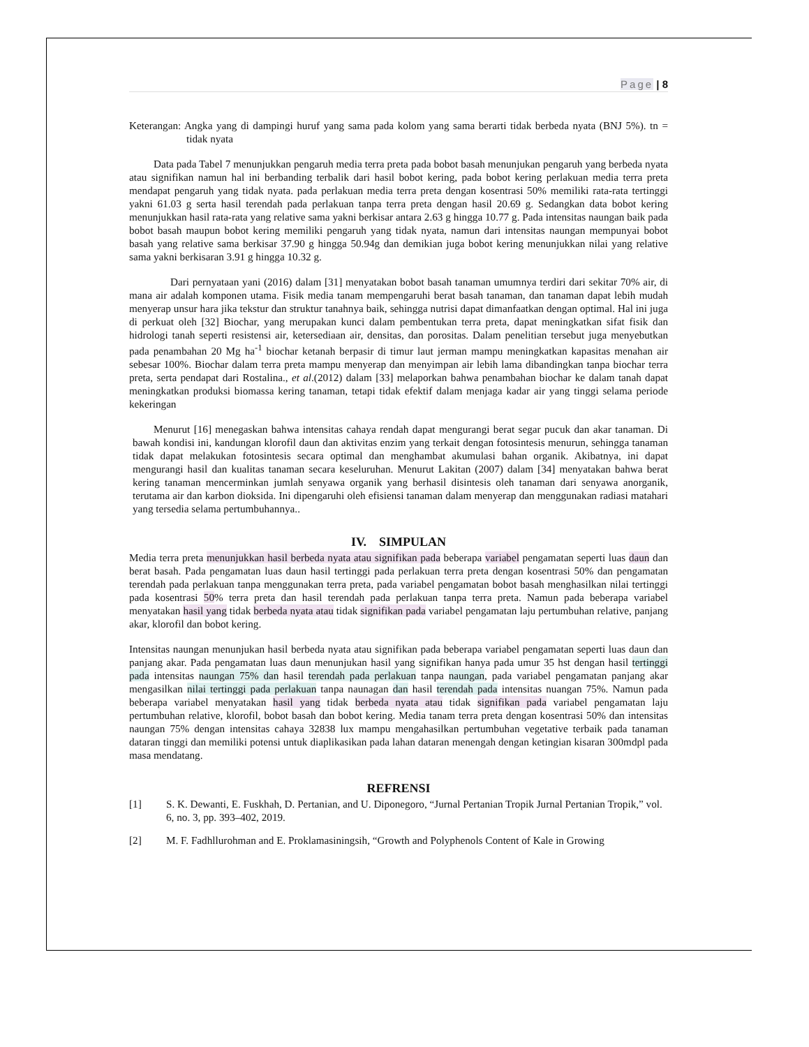Page | 8
Keterangan: Angka yang di dampingi huruf yang sama pada kolom yang sama berarti tidak berbeda nyata (BNJ 5%). tn = tidak nyata
Data pada Tabel 7 menunjukkan pengaruh media terra preta pada bobot basah menunjukan pengaruh yang berbeda nyata atau signifikan namun hal ini berbanding terbalik dari hasil bobot kering, pada bobot kering perlakuan media terra preta mendapat pengaruh yang tidak nyata. pada perlakuan media terra preta dengan kosentrasi 50% memiliki rata-rata tertinggi yakni 61.03 g serta hasil terendah pada perlakuan tanpa terra preta dengan hasil 20.69 g. Sedangkan data bobot kering menunjukkan hasil rata-rata yang relative sama yakni berkisar antara 2.63 g hingga 10.77 g. Pada intensitas naungan baik pada bobot basah maupun bobot kering memiliki pengaruh yang tidak nyata, namun dari intensitas naungan mempunyai bobot basah yang relative sama berkisar 37.90 g hingga 50.94g dan demikian juga bobot kering menunjukkan nilai yang relative sama yakni berkisaran 3.91 g hingga 10.32 g.
Dari pernyataan yani (2016) dalam [31] menyatakan bobot basah tanaman umumnya terdiri dari sekitar 70% air, di mana air adalah komponen utama. Fisik media tanam mempengaruhi berat basah tanaman, dan tanaman dapat lebih mudah menyerap unsur hara jika tekstur dan struktur tanahnya baik, sehingga nutrisi dapat dimanfaatkan dengan optimal. Hal ini juga di perkuat oleh [32] Biochar, yang merupakan kunci dalam pembentukan terra preta, dapat meningkatkan sifat fisik dan hidrologi tanah seperti resistensi air, ketersediaan air, densitas, dan porositas. Dalam penelitian tersebut juga menyebutkan pada penambahan 20 Mg ha<sup>-1</sup> biochar ketanah berpasir di timur laut jerman mampu meningkatkan kapasitas menahan air sebesar 100%. Biochar dalam terra preta mampu menyerap dan menyimpan air lebih lama dibandingkan tanpa biochar terra preta, serta pendapat dari Rostalina., et al.(2012) dalam [33] melaporkan bahwa penambahan biochar ke dalam tanah dapat meningkatkan produksi biomassa kering tanaman, tetapi tidak efektif dalam menjaga kadar air yang tinggi selama periode kekeringan
Menurut [16] menegaskan bahwa intensitas cahaya rendah dapat mengurangi berat segar pucuk dan akar tanaman. Di bawah kondisi ini, kandungan klorofil daun dan aktivitas enzim yang terkait dengan fotosintesis menurun, sehingga tanaman tidak dapat melakukan fotosintesis secara optimal dan menghambat akumulasi bahan organik. Akibatnya, ini dapat mengurangi hasil dan kualitas tanaman secara keseluruhan. Menurut Lakitan (2007) dalam [34] menyatakan bahwa berat kering tanaman mencerminkan jumlah senyawa organik yang berhasil disintesis oleh tanaman dari senyawa anorganik, terutama air dan karbon dioksida. Ini dipengaruhi oleh efisiensi tanaman dalam menyerap dan menggunakan radiasi matahari yang tersedia selama pertumbuhannya..
IV. SIMPULAN
Media terra preta menunjukkan hasil berbeda nyata atau signifikan pada beberapa variabel pengamatan seperti luas daun dan berat basah. Pada pengamatan luas daun hasil tertinggi pada perlakuan terra preta dengan kosentrasi 50% dan pengamatan terendah pada perlakuan tanpa menggunakan terra preta, pada variabel pengamatan bobot basah menghasilkan nilai tertinggi pada kosentrasi 50% terra preta dan hasil terendah pada perlakuan tanpa terra preta. Namun pada beberapa variabel menyatakan hasil yang tidak berbeda nyata atau tidak signifikan pada variabel pengamatan laju pertumbuhan relative, panjang akar, klorofil dan bobot kering.
Intensitas naungan menunjukan hasil berbeda nyata atau signifikan pada beberapa variabel pengamatan seperti luas daun dan panjang akar. Pada pengamatan luas daun menunjukan hasil yang signifikan hanya pada umur 35 hst dengan hasil tertinggi pada intensitas naungan 75% dan hasil terendah pada perlakuan tanpa naungan, pada variabel pengamatan panjang akar mengasilkan nilai tertinggi pada perlakuan tanpa naunagan dan hasil terendah pada intensitas nuangan 75%. Namun pada beberapa variabel menyatakan hasil yang tidak berbeda nyata atau tidak signifikan pada variabel pengamatan laju pertumbuhan relative, klorofil, bobot basah dan bobot kering. Media tanam terra preta dengan kosentrasi 50% dan intensitas naungan 75% dengan intensitas cahaya 32838 lux mampu mengahasilkan pertumbuhan vegetative terbaik pada tanaman dataran tinggi dan memiliki potensi untuk diaplikasikan pada lahan dataran menengah dengan ketingian kisaran 300mdpl pada masa mendatang.
REFRENSI
[1] S. K. Dewanti, E. Fuskhah, D. Pertanian, and U. Diponegoro, “Jurnal Pertanian Tropik Jurnal Pertanian Tropik,” vol. 6, no. 3, pp. 393–402, 2019.
[2] M. F. Fadhllurohman and E. Proklamasiningsih, “Growth and Polyphenols Content of Kale in Growing